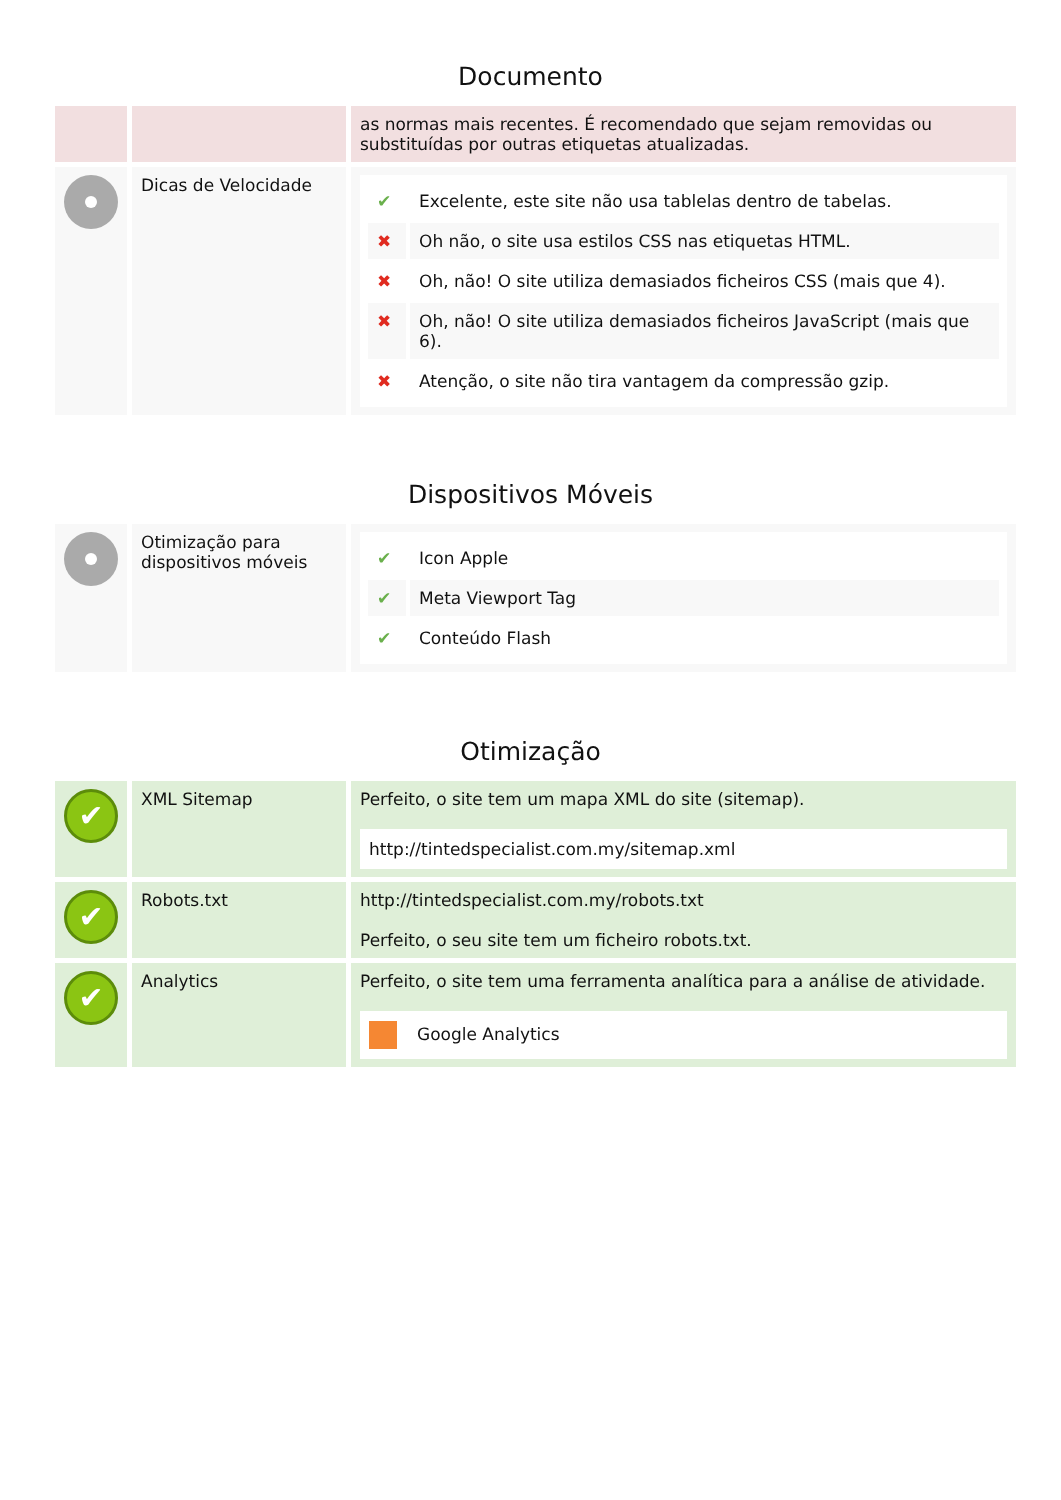Documento
| | | as normas mais recentes. É recomendado que sejam removidas ou substituídas por outras etiquetas atualizadas. |
| | Dicas de Velocidade | / ✔ / Excelente, este site não usa tablelas dentro de tabelas. / / ✖ / Oh não, o site usa estilos CSS nas etiquetas HTML. / / ✖ / Oh, não! O site utiliza demasiados ficheiros CSS (mais que 4). / / ✖ / Oh, não! O site utiliza demasiados ficheiros JavaScript (mais que 6). / / ✖ / Atenção, o site não tira vantagem da compressão gzip. / |
Dispositivos Móveis
| | Otimização para dispositivos móveis | / ✔ / Icon Apple / / ✔ / Meta Viewport Tag / / ✔ / Conteúdo Flash / |
Otimização
| ✔ | XML Sitemap | Perfeito, o site tem um mapa XML do site (sitemap). http://tintedspecialist.com.my/sitemap.xml |
| ✔ | Robots.txt | http://tintedspecialist.com.my/robots.txt Perfeito, o seu site tem um ficheiro robots.txt. |
| ✔ | Analytics | Perfeito, o site tem uma ferramenta analítica para a análise de atividade. Google Analytics |